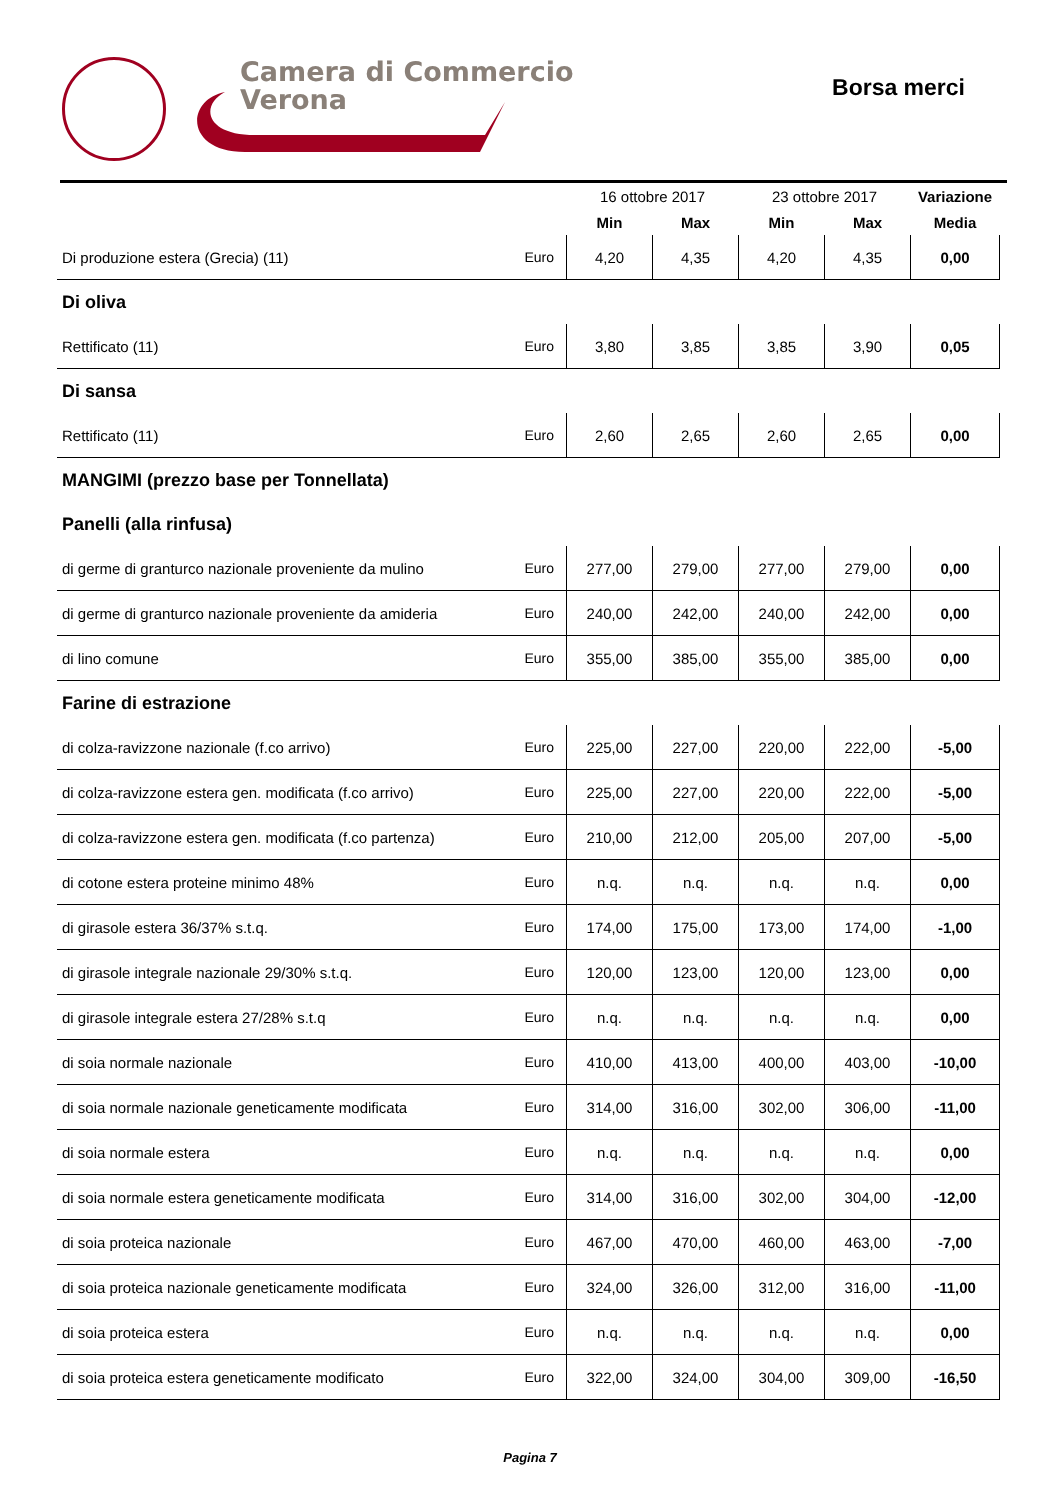Camera di Commercio
Verona
Borsa merci
| | | 16 ottobre 2017 | | 23 ottobre 2017 | | Variazione |
| | | Min | Max | Min | Max | Media |
| Di produzione estera (Grecia) (11) | Euro | 4,20 | 4,35 | 4,20 | 4,35 | 0,00 |
| Di oliva | | | | | | |
| Rettificato (11) | Euro | 3,80 | 3,85 | 3,85 | 3,90 | 0,05 |
| Di sansa | | | | | | |
| Rettificato (11) | Euro | 2,60 | 2,65 | 2,60 | 2,65 | 0,00 |
| MANGIMI (prezzo base per Tonnellata) | | | | | | |
| Panelli (alla rinfusa) | | | | | | |
| di germe di granturco nazionale proveniente da mulino | Euro | 277,00 | 279,00 | 277,00 | 279,00 | 0,00 |
| di germe di granturco nazionale proveniente da amideria | Euro | 240,00 | 242,00 | 240,00 | 242,00 | 0,00 |
| di lino comune | Euro | 355,00 | 385,00 | 355,00 | 385,00 | 0,00 |
| Farine di estrazione | | | | | | |
| di colza-ravizzone nazionale (f.co arrivo) | Euro | 225,00 | 227,00 | 220,00 | 222,00 | -5,00 |
| di colza-ravizzone estera gen. modificata (f.co arrivo) | Euro | 225,00 | 227,00 | 220,00 | 222,00 | -5,00 |
| di colza-ravizzone estera gen. modificata (f.co partenza) | Euro | 210,00 | 212,00 | 205,00 | 207,00 | -5,00 |
| di cotone estera proteine minimo 48% | Euro | n.q. | n.q. | n.q. | n.q. | 0,00 |
| di girasole estera 36/37% s.t.q. | Euro | 174,00 | 175,00 | 173,00 | 174,00 | -1,00 |
| di girasole integrale nazionale 29/30% s.t.q. | Euro | 120,00 | 123,00 | 120,00 | 123,00 | 0,00 |
| di girasole integrale estera 27/28% s.t.q | Euro | n.q. | n.q. | n.q. | n.q. | 0,00 |
| di soia normale nazionale | Euro | 410,00 | 413,00 | 400,00 | 403,00 | -10,00 |
| di soia normale nazionale geneticamente modificata | Euro | 314,00 | 316,00 | 302,00 | 306,00 | -11,00 |
| di soia normale estera | Euro | n.q. | n.q. | n.q. | n.q. | 0,00 |
| di soia normale estera geneticamente modificata | Euro | 314,00 | 316,00 | 302,00 | 304,00 | -12,00 |
| di soia proteica nazionale | Euro | 467,00 | 470,00 | 460,00 | 463,00 | -7,00 |
| di soia proteica nazionale geneticamente modificata | Euro | 324,00 | 326,00 | 312,00 | 316,00 | -11,00 |
| di soia proteica estera | Euro | n.q. | n.q. | n.q. | n.q. | 0,00 |
| di soia proteica estera geneticamente modificato | Euro | 322,00 | 324,00 | 304,00 | 309,00 | -16,50 |
Pagina 7